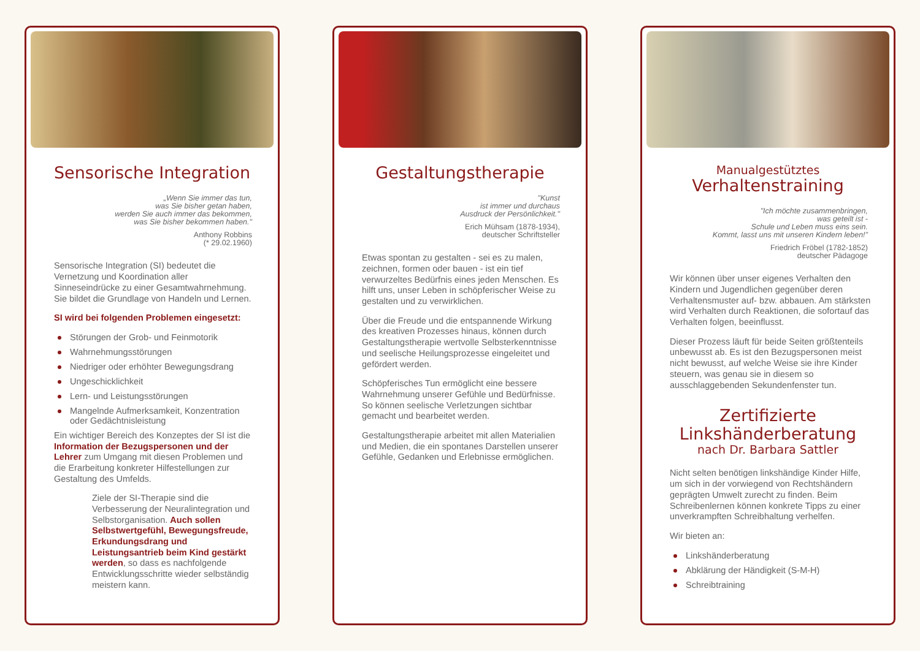Sensorische Integration
„Wenn Sie immer das tun,
was Sie bisher getan haben,
werden Sie auch immer das bekommen,
was Sie bisher bekommen haben."
Anthony Robbins
(* 29.02.1960)
Sensorische Integration (SI) bedeutet die Vernetzung und Koordination aller Sinneseindrücke zu einer Gesamtwahrnehmung. Sie bildet die Grundlage von Handeln und Lernen.
SI wird bei folgenden Problemen eingesetzt:
Störungen der Grob- und Feinmotorik
Wahrnehmungsstörungen
Niedriger oder erhöhter Bewegungsdrang
Ungeschicklichkeit
Lern- und Leistungsstörungen
Mangelnde Aufmerksamkeit, Konzentration oder Gedächtnisleistung
Ein wichtiger Bereich des Konzeptes der SI ist die Information der Bezugspersonen und der Lehrer zum Umgang mit diesen Problemen und die Erarbeitung konkreter Hilfestellungen zur Gestaltung des Umfelds.
Ziele der SI-Therapie sind die Verbesserung der Neuralintegration und Selbstorganisation. Auch sollen Selbstwertgefühl, Bewegungsfreude, Erkundungsdrang und Leistungsantrieb beim Kind gestärkt werden, so dass es nachfolgende Entwicklungsschritte wieder selbständig meistern kann.
Gestaltungstherapie
"Kunst
ist immer und durchaus
Ausdruck der Persönlichkeit."
Erich Mühsam (1878-1934),
deutscher Schriftsteller
Etwas spontan zu gestalten - sei es zu malen, zeichnen, formen oder bauen - ist ein tief verwurzeltes Bedürfnis eines jeden Menschen. Es hilft uns, unser Leben in schöpferischer Weise zu gestalten und zu verwirklichen.
Über die Freude und die entspannende Wirkung des kreativen Prozesses hinaus, können durch Gestaltungstherapie wertvolle Selbsterkenntnisse und seelische Heilungsprozesse eingeleitet und gefördert werden.
Schöpferisches Tun ermöglicht eine bessere Wahrnehmung unserer Gefühle und Bedürfnisse. So können seelische Verletzungen sichtbar gemacht und bearbeitet werden.
Gestaltungstherapie arbeitet mit allen Materialien und Medien, die ein spontanes Darstellen unserer Gefühle, Gedanken und Erlebnisse ermöglichen.
Manualgestütztes
Verhaltenstraining
"Ich möchte zusammenbringen,
was geteilt ist -
Schule und Leben muss eins sein.
Kommt, lasst uns mit unseren Kindern leben!"
Friedrich Fröbel (1782-1852)
deutscher Pädagoge
Wir können über unser eigenes Verhalten den Kindern und Jugendlichen gegenüber deren Verhaltensmuster auf- bzw. abbauen. Am stärksten wird Verhalten durch Reaktionen, die sofortauf das Verhalten folgen, beeinflusst.
Dieser Prozess läuft für beide Seiten größtenteils unbewusst ab. Es ist den Bezugspersonen meist nicht bewusst, auf welche Weise sie ihre Kinder steuern, was genau sie in diesem so ausschlaggebenden Sekundenfenster tun.
Zertifizierte
Linkshänderberatung
nach Dr. Barbara Sattler
Nicht selten benötigen linkshändige Kinder Hilfe, um sich in der vorwiegend von Rechtshändern geprägten Umwelt zurecht zu finden. Beim Schreibenlernen können konkrete Tipps zu einer unverkrampften Schreibhaltung verhelfen.
Wir bieten an:
Linkshänderberatung
Abklärung der Händigkeit (S-M-H)
Schreibtraining